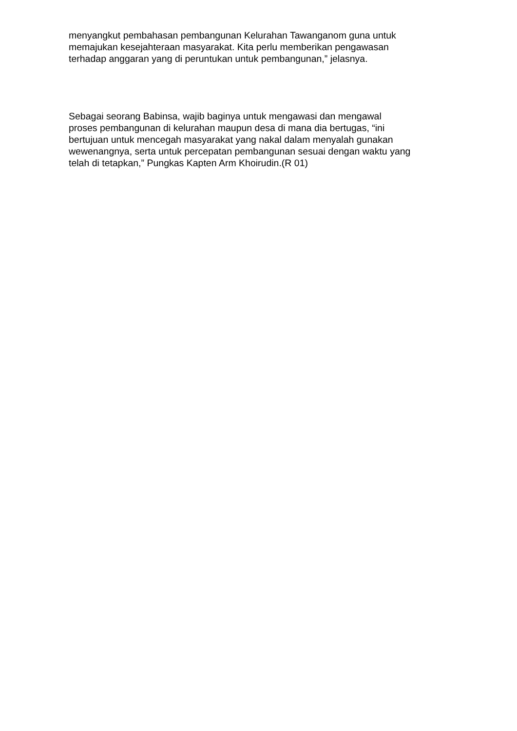menyangkut pembahasan pembangunan Kelurahan Tawanganom guna untuk
memajukan kesejahteraan masyarakat. Kita perlu memberikan pengawasan
terhadap anggaran yang di peruntukan untuk pembangunan,” jelasnya.
Sebagai seorang Babinsa, wajib baginya untuk mengawasi dan mengawal
proses pembangunan di kelurahan maupun desa di mana dia bertugas, “ini
bertujuan untuk mencegah masyarakat yang nakal dalam menyalah gunakan
wewenangnya, serta untuk percepatan pembangunan sesuai dengan waktu yang
telah di tetapkan,” Pungkas Kapten Arm Khoirudin.(R 01)